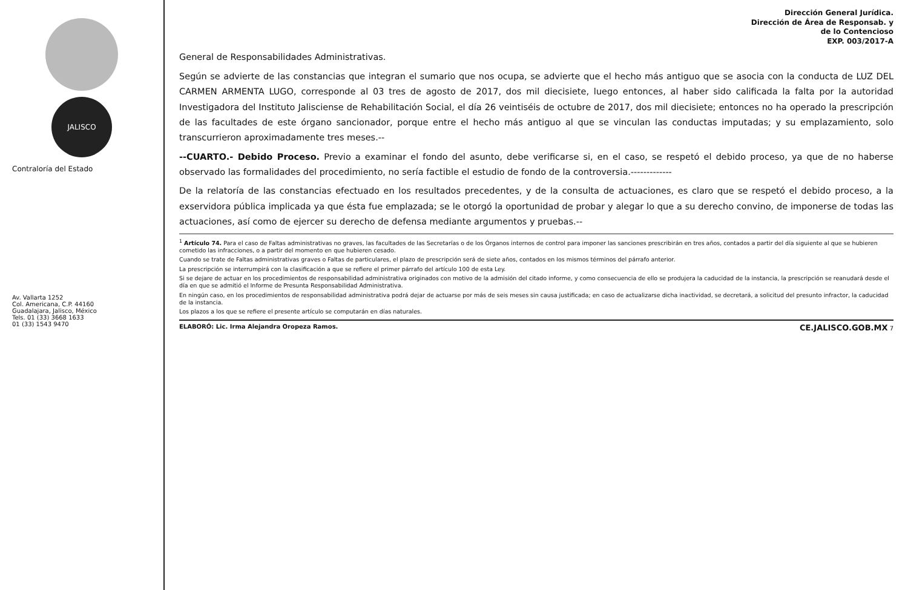JALISCO
Contraloría del Estado
Av. Vallarta 1252
Col. Americana, C.P. 44160
Guadalajara, Jalisco, México
Tels. 01 (33) 3668 1633
01 (33) 1543 9470
Dirección General Jurídica.
Dirección de Área de Responsab. y
de lo Contencioso
EXP. 003/2017-A
General de Responsabilidades Administrativas.
Según se advierte de las constancias que integran el sumario que nos ocupa, se advierte que el hecho más antiguo que se asocia con la conducta de LUZ DEL CARMEN ARMENTA LUGO, corresponde al 03 tres de agosto de 2017, dos mil diecisiete, luego entonces, al haber sido calificada la falta por la autoridad Investigadora del Instituto Jalisciense de Rehabilitación Social, el día 26 veintiséis de octubre de 2017, dos mil diecisiete; entonces no ha operado la prescripción de las facultades de este órgano sancionador, porque entre el hecho más antiguo al que se vinculan las conductas imputadas; y su emplazamiento, solo transcurrieron aproximadamente tres meses.--
--CUARTO.- Debido Proceso. Previo a examinar el fondo del asunto, debe verificarse si, en el caso, se respetó el debido proceso, ya que de no haberse observado las formalidades del procedimiento, no sería factible el estudio de fondo de la controversia.-------------
De la relatoría de las constancias efectuado en los resultados precedentes, y de la consulta de actuaciones, es claro que se respetó el debido proceso, a la exservidora pública implicada ya que ésta fue emplazada; se le otorgó la oportunidad de probar y alegar lo que a su derecho convino, de imponerse de todas las actuaciones, así como de ejercer su derecho de defensa mediante argumentos y pruebas.--
<sup>1</sup> Artículo 74. Para el caso de Faltas administrativas no graves, las facultades de las Secretarías o de los Órganos internos de control para imponer las sanciones prescribirán en tres años, contados a partir del día siguiente al que se hubieren cometido las infracciones, o a partir del momento en que hubieren cesado.
Cuando se trate de Faltas administrativas graves o Faltas de particulares, el plazo de prescripción será de siete años, contados en los mismos términos del párrafo anterior.
La prescripción se interrumpirá con la clasificación a que se refiere el primer párrafo del artículo 100 de esta Ley.
Si se dejare de actuar en los procedimientos de responsabilidad administrativa originados con motivo de la admisión del citado informe, y como consecuencia de ello se produjera la caducidad de la instancia, la prescripción se reanudará desde el día en que se admitió el Informe de Presunta Responsabilidad Administrativa.
En ningún caso, en los procedimientos de responsabilidad administrativa podrá dejar de actuarse por más de seis meses sin causa justificada; en caso de actualizarse dicha inactividad, se decretará, a solicitud del presunto infractor, la caducidad de la instancia.
Los plazos a los que se refiere el presente artículo se computarán en días naturales.
ELABORÓ: Lic. Irma Alejandra Oropeza Ramos. CE.JALISCO.GOB.MX 7